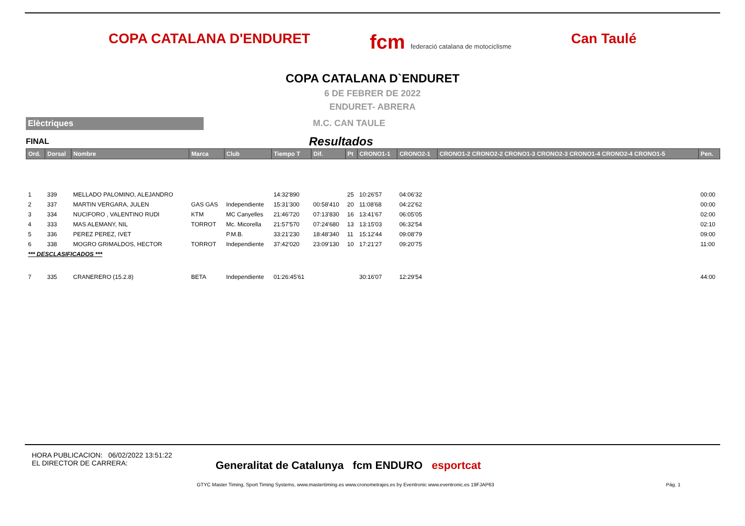COPA CATALANA D'ENDURET
fcm federació catalana de motociclisme
Can Taulé
COPA CATALANA D`ENDURET
6 DE FEBRER DE 2022
ENDURET- ABRERA
Elèctriques
M.C. CAN TAULE
FINAL Resultados
| Ord. | Dorsal | Nombre | Marca | Club | Tiempo T | Dif. | Pt | CRONO1-1 | CRONO2-1 | CRONO1-2 CRONO2-2 CRONO1-3 CRONO2-3 CRONO1-4 CRONO2-4 CRONO1-5 | Pen. |
| --- | --- | --- | --- | --- | --- | --- | --- | --- | --- | --- | --- |
| 1 | 339 | MELLADO PALOMINO, ALEJANDRO | | | 14:32'890 | | 25 | 10:26'57 | 04:06'32 | | 00:00 |
| 2 | 337 | MARTIN VERGARA, JULEN | GAS GAS | Independiente | 15:31'300 | 00:58'410 | 20 | 11:08'68 | 04:22'62 | | 00:00 |
| 3 | 334 | NUCIFORO , VALENTINO RUDI | KTM | MC Canyelles | 21:46'720 | 07:13'830 | 16 | 13:41'67 | 06:05'05 | | 02:00 |
| 4 | 333 | MAS ALEMANY, NIL | TORROT | Mc. Micorella | 21:57'570 | 07:24'680 | 13 | 13:15'03 | 06:32'54 | | 02:10 |
| 5 | 336 | PEREZ PEREZ, IVET | | P.M.B. | 33:21'230 | 18:48'340 | 11 | 15:12'44 | 09:08'79 | | 09:00 |
| 6 | 338 | MOGRO GRIMALDOS, HECTOR | TORROT | Independiente | 37:42'020 | 23:09'130 | 10 | 17:21'27 | 09:20'75 | | 11:00 |
| *** DESCLASIFICADOS *** | | | | | | | | | | | |
| 7 | 335 | CRANERERO (15.2.8) | BETA | Independiente | 01:26:45'61 | | | 30:16'07 | 12:29'54 | | 44:00 |
HORA PUBLICACION: 06/02/2022 13:51:22
EL DIRECTOR DE CARRERA:
Generalitat de Catalunya fcm ENDURO esportcat
GTYC Master Timing, Sport Timing Systems, www.mastertiming.es www.cronometrajes.es by Eventronic www.eventronic.es 19FJAP63 Pág. 1